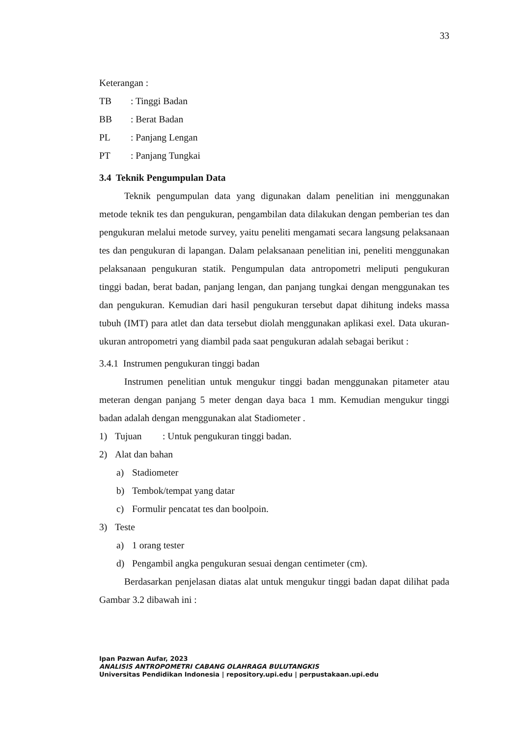33
Keterangan :
TB: Tinggi Badan
BB: Berat Badan
PL: Panjang Lengan
PT: Panjang Tungkai
3.4 Teknik Pengumpulan Data
Teknik pengumpulan data yang digunakan dalam penelitian ini menggunakan metode teknik tes dan pengukuran, pengambilan data dilakukan dengan pemberian tes dan pengukuran melalui metode survey, yaitu peneliti mengamati secara langsung pelaksanaan tes dan pengukuran di lapangan. Dalam pelaksanaan penelitian ini, peneliti menggunakan pelaksanaan pengukuran statik. Pengumpulan data antropometri meliputi pengukuran tinggi badan, berat badan, panjang lengan, dan panjang tungkai dengan menggunakan tes dan pengukuran. Kemudian dari hasil pengukuran tersebut dapat dihitung indeks massa tubuh (IMT) para atlet dan data tersebut diolah menggunakan aplikasi exel. Data ukuran-ukuran antropometri yang diambil pada saat pengukuran adalah sebagai berikut :
3.4.1 Instrumen pengukuran tinggi badan
Instrumen penelitian untuk mengukur tinggi badan menggunakan pitameter atau meteran dengan panjang 5 meter dengan daya baca 1 mm. Kemudian mengukur tinggi badan adalah dengan menggunakan alat Stadiometer .
1) Tujuan: Untuk pengukuran tinggi badan.
2) Alat dan bahan
a) Stadiometer
b) Tembok/tempat yang datar
c) Formulir pencatat tes dan boolpoin.
3) Teste
a) 1 orang tester
d) Pengambil angka pengukuran sesuai dengan centimeter (cm).
Berdasarkan penjelasan diatas alat untuk mengukur tinggi badan dapat dilihat pada Gambar 3.2 dibawah ini :
Ipan Pazwan Aufar, 2023
ANALISIS ANTROPOMETRI CABANG OLAHRAGA BULUTANGKIS
Universitas Pendidikan Indonesia | repository.upi.edu | perpustakaan.upi.edu